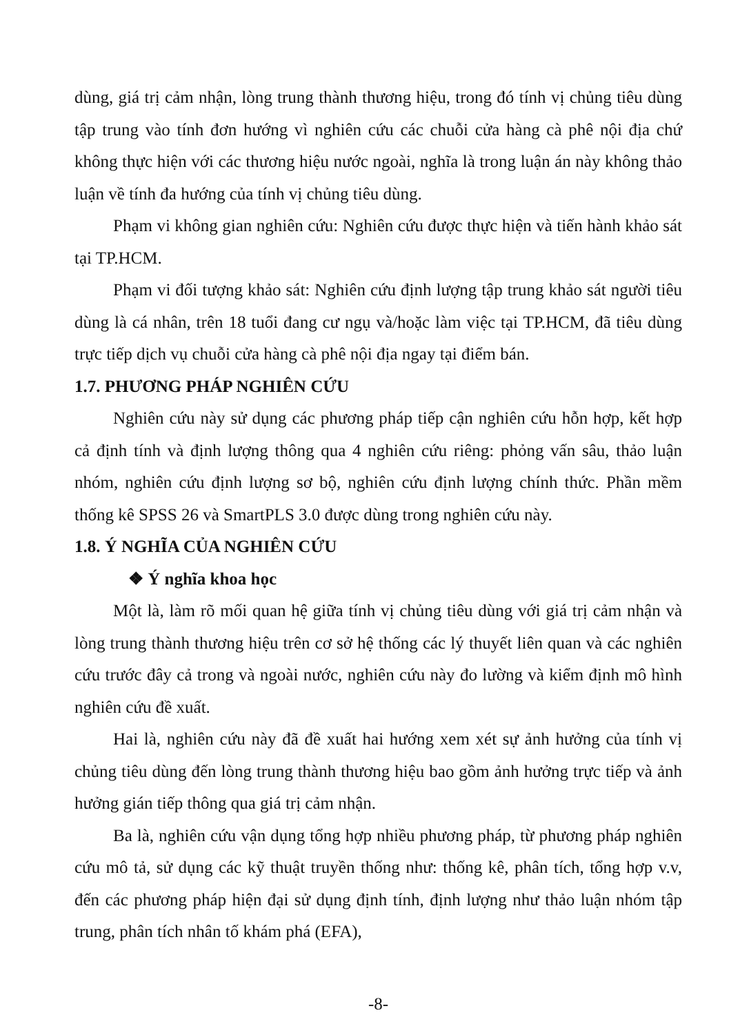dùng, giá trị cảm nhận, lòng trung thành thương hiệu, trong đó tính vị chủng tiêu dùng tập trung vào tính đơn hướng vì nghiên cứu các chuỗi cửa hàng cà phê nội địa chứ không thực hiện với các thương hiệu nước ngoài, nghĩa là trong luận án này không thảo luận về tính đa hướng của tính vị chủng tiêu dùng.
Phạm vi không gian nghiên cứu: Nghiên cứu được thực hiện và tiến hành khảo sát tại TP.HCM.
Phạm vi đối tượng khảo sát: Nghiên cứu định lượng tập trung khảo sát người tiêu dùng là cá nhân, trên 18 tuổi đang cư ngụ và/hoặc làm việc tại TP.HCM, đã tiêu dùng trực tiếp dịch vụ chuỗi cửa hàng cà phê nội địa ngay tại điểm bán.
1.7. PHƯƠNG PHÁP NGHIÊN CỨU
Nghiên cứu này sử dụng các phương pháp tiếp cận nghiên cứu hỗn hợp, kết hợp cả định tính và định lượng thông qua 4 nghiên cứu riêng: phỏng vấn sâu, thảo luận nhóm, nghiên cứu định lượng sơ bộ, nghiên cứu định lượng chính thức. Phần mềm thống kê SPSS 26 và SmartPLS 3.0 được dùng trong nghiên cứu này.
1.8. Ý NGHĨA CỦA NGHIÊN CỨU
❖ Ý nghĩa khoa học
Một là, làm rõ mối quan hệ giữa tính vị chủng tiêu dùng với giá trị cảm nhận và lòng trung thành thương hiệu trên cơ sở hệ thống các lý thuyết liên quan và các nghiên cứu trước đây cả trong và ngoài nước, nghiên cứu này đo lường và kiểm định mô hình nghiên cứu đề xuất.
Hai là, nghiên cứu này đã đề xuất hai hướng xem xét sự ảnh hưởng của tính vị chủng tiêu dùng đến lòng trung thành thương hiệu bao gồm ảnh hưởng trực tiếp và ảnh hưởng gián tiếp thông qua giá trị cảm nhận.
Ba là, nghiên cứu vận dụng tổng hợp nhiều phương pháp, từ phương pháp nghiên cứu mô tả, sử dụng các kỹ thuật truyền thống như: thống kê, phân tích, tổng hợp v.v, đến các phương pháp hiện đại sử dụng định tính, định lượng như thảo luận nhóm tập trung, phân tích nhân tố khám phá (EFA),
-8-